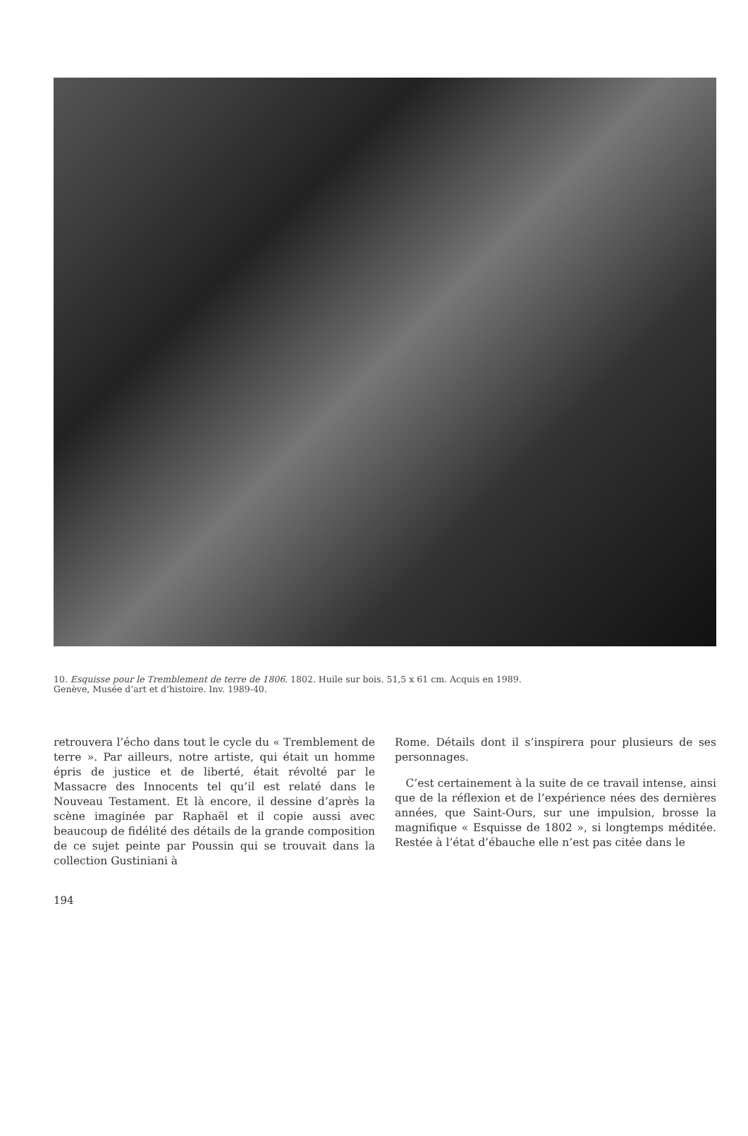10. Esquisse pour le Tremblement de terre de 1806. 1802. Huile sur bois. 51,5 x 61 cm. Acquis en 1989.
Genève, Musée d’art et d’histoire. Inv. 1989-40.
retrouvera l’écho dans tout le cycle du « Tremblement de terre ». Par ailleurs, notre artiste, qui était un homme épris de justice et de liberté, était révolté par le Massacre des Innocents tel qu’il est relaté dans le Nouveau Testament. Et là encore, il dessine d’après la scène imaginée par Raphaël et il copie aussi avec beaucoup de fidélité des détails de la grande composition de ce sujet peinte par Poussin qui se trouvait dans la collection Gustiniani à
Rome. Détails dont il s’inspirera pour plusieurs de ses personnages.
C’est certainement à la suite de ce travail intense, ainsi que de la réflexion et de l’expérience nées des dernières années, que Saint-Ours, sur une impulsion, brosse la magnifique « Esquisse de 1802 », si longtemps méditée. Restée à l’état d’ébauche elle n’est pas citée dans le
194